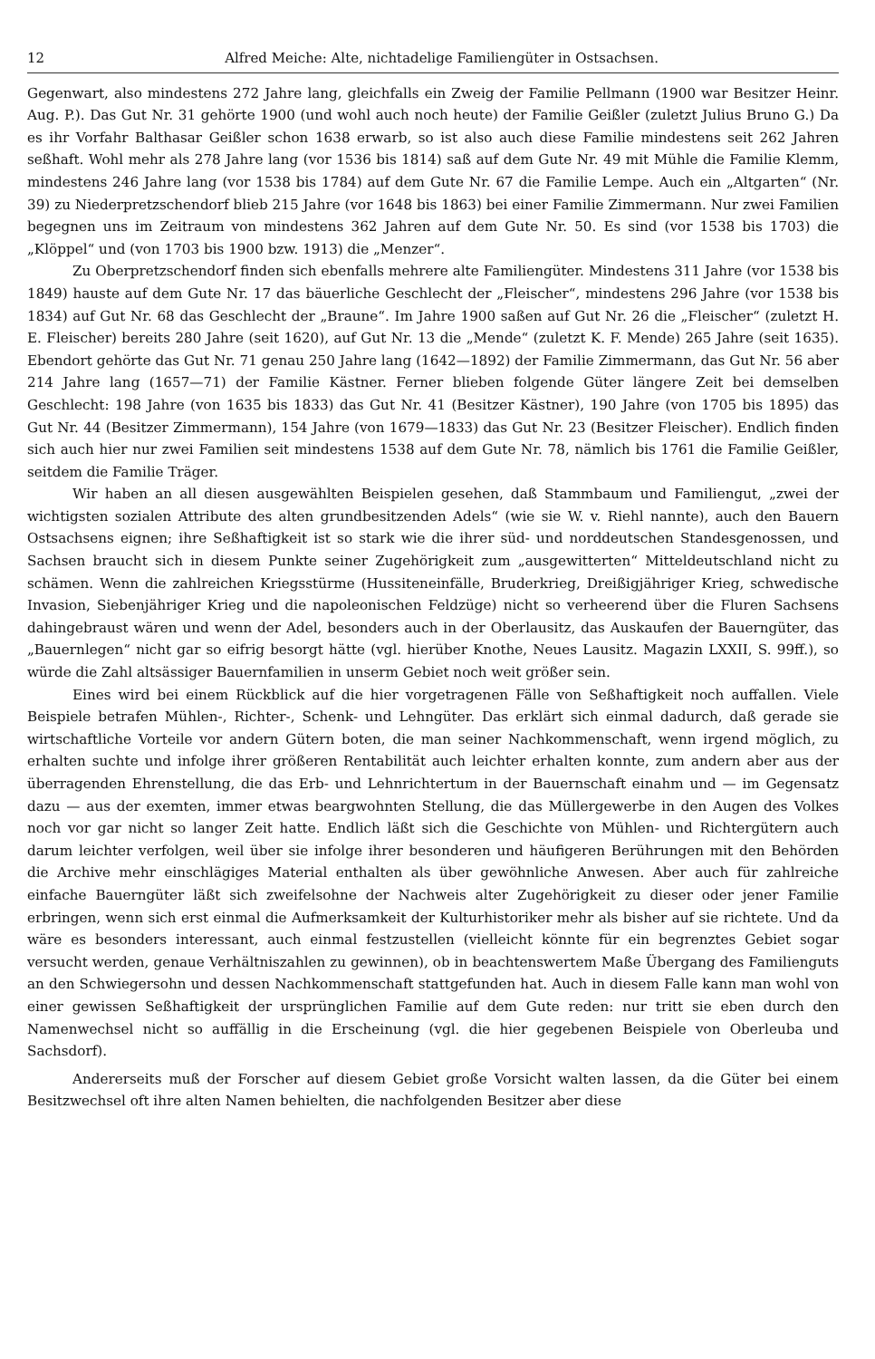12 Alfred Meiche: Alte, nichtadelige Familiengüter in Ostsachsen.
Gegenwart, also mindestens 272 Jahre lang, gleichfalls ein Zweig der Familie Pellmann (1900 war Besitzer Heinr. Aug. P.). Das Gut Nr. 31 gehörte 1900 (und wohl auch noch heute) der Familie Geißler (zuletzt Julius Bruno G.) Da es ihr Vorfahr Balthasar Geißler schon 1638 erwarb, so ist also auch diese Familie mindestens seit 262 Jahren seßhaft. Wohl mehr als 278 Jahre lang (vor 1536 bis 1814) saß auf dem Gute Nr. 49 mit Mühle die Familie Klemm, mindestens 246 Jahre lang (vor 1538 bis 1784) auf dem Gute Nr. 67 die Familie Lempe. Auch ein „Altgarten“ (Nr. 39) zu Niederpretzschendorf blieb 215 Jahre (vor 1648 bis 1863) bei einer Familie Zimmermann. Nur zwei Familien begegnen uns im Zeitraum von mindestens 362 Jahren auf dem Gute Nr. 50. Es sind (vor 1538 bis 1703) die „Klöppel“ und (von 1703 bis 1900 bzw. 1913) die „Menzer“.
Zu Oberpretzschendorf finden sich ebenfalls mehrere alte Familiengüter. Mindestens 311 Jahre (vor 1538 bis 1849) hauste auf dem Gute Nr. 17 das bäuerliche Geschlecht der „Fleischer“, mindestens 296 Jahre (vor 1538 bis 1834) auf Gut Nr. 68 das Geschlecht der „Braune“. Im Jahre 1900 saßen auf Gut Nr. 26 die „Fleischer“ (zuletzt H. E. Fleischer) bereits 280 Jahre (seit 1620), auf Gut Nr. 13 die „Mende“ (zuletzt K. F. Mende) 265 Jahre (seit 1635). Ebendort gehörte das Gut Nr. 71 genau 250 Jahre lang (1642—1892) der Familie Zimmermann, das Gut Nr. 56 aber 214 Jahre lang (1657—71) der Familie Kästner. Ferner blieben folgende Güter längere Zeit bei demselben Geschlecht: 198 Jahre (von 1635 bis 1833) das Gut Nr. 41 (Besitzer Kästner), 190 Jahre (von 1705 bis 1895) das Gut Nr. 44 (Besitzer Zimmermann), 154 Jahre (von 1679—1833) das Gut Nr. 23 (Besitzer Fleischer). Endlich finden sich auch hier nur zwei Familien seit mindestens 1538 auf dem Gute Nr. 78, nämlich bis 1761 die Familie Geißler, seitdem die Familie Träger.
Wir haben an all diesen ausgewählten Beispielen gesehen, daß Stammbaum und Familiengut, „zwei der wichtigsten sozialen Attribute des alten grundbesitzenden Adels“ (wie sie W. v. Riehl nannte), auch den Bauern Ostsachsens eignen; ihre Seßhaftigkeit ist so stark wie die ihrer süd- und norddeutschen Standesgenossen, und Sachsen braucht sich in diesem Punkte seiner Zugehörigkeit zum „ausgewitterten“ Mitteldeutschland nicht zu schämen. Wenn die zahlreichen Kriegsstürme (Hussiteneinfälle, Bruderkrieg, Dreißigjähriger Krieg, schwedische Invasion, Siebenjähriger Krieg und die napoleonischen Feldzüge) nicht so verheerend über die Fluren Sachsens dahingebraust wären und wenn der Adel, besonders auch in der Oberlausitz, das Auskaufen der Bauerngüter, das „Bauernlegen“ nicht gar so eifrig besorgt hätte (vgl. hierüber Knothe, Neues Lausitz. Magazin LXXII, S. 99ff.), so würde die Zahl altsässiger Bauernfamilien in unserm Gebiet noch weit größer sein.
Eines wird bei einem Rückblick auf die hier vorgetragenen Fälle von Seßhaftigkeit noch auffallen. Viele Beispiele betrafen Mühlen-, Richter-, Schenk- und Lehngüter. Das erklärt sich einmal dadurch, daß gerade sie wirtschaftliche Vorteile vor andern Gütern boten, die man seiner Nachkommenschaft, wenn irgend möglich, zu erhalten suchte und infolge ihrer größeren Rentabilität auch leichter erhalten konnte, zum andern aber aus der überragenden Ehrenstellung, die das Erb- und Lehnrichtertum in der Bauernschaft einahm und — im Gegensatz dazu — aus der exemten, immer etwas beargwohnten Stellung, die das Müllergewerbe in den Augen des Volkes noch vor gar nicht so langer Zeit hatte. Endlich läßt sich die Geschichte von Mühlen- und Richtergütern auch darum leichter verfolgen, weil über sie infolge ihrer besonderen und häufigeren Berührungen mit den Behörden die Archive mehr einschlägiges Material enthalten als über gewöhnliche Anwesen. Aber auch für zahlreiche einfache Bauerngüter läßt sich zweifelsohne der Nachweis alter Zugehörigkeit zu dieser oder jener Familie erbringen, wenn sich erst einmal die Aufmerksamkeit der Kulturhistoriker mehr als bisher auf sie richtete. Und da wäre es besonders interessant, auch einmal festzustellen (vielleicht könnte für ein begrenztes Gebiet sogar versucht werden, genaue Verhältniszahlen zu gewinnen), ob in beachtenswertem Maße Übergang des Familienguts an den Schwiegersohn und dessen Nachkommenschaft stattgefunden hat. Auch in diesem Falle kann man wohl von einer gewissen Seßhaftigkeit der ursprünglichen Familie auf dem Gute reden: nur tritt sie eben durch den Namenwechsel nicht so auffällig in die Erscheinung (vgl. die hier gegebenen Beispiele von Oberleuba und Sachsdorf).
Andererseits muß der Forscher auf diesem Gebiet große Vorsicht walten lassen, da die Güter bei einem Besitzwechsel oft ihre alten Namen behielten, die nachfolgenden Besitzer aber diese